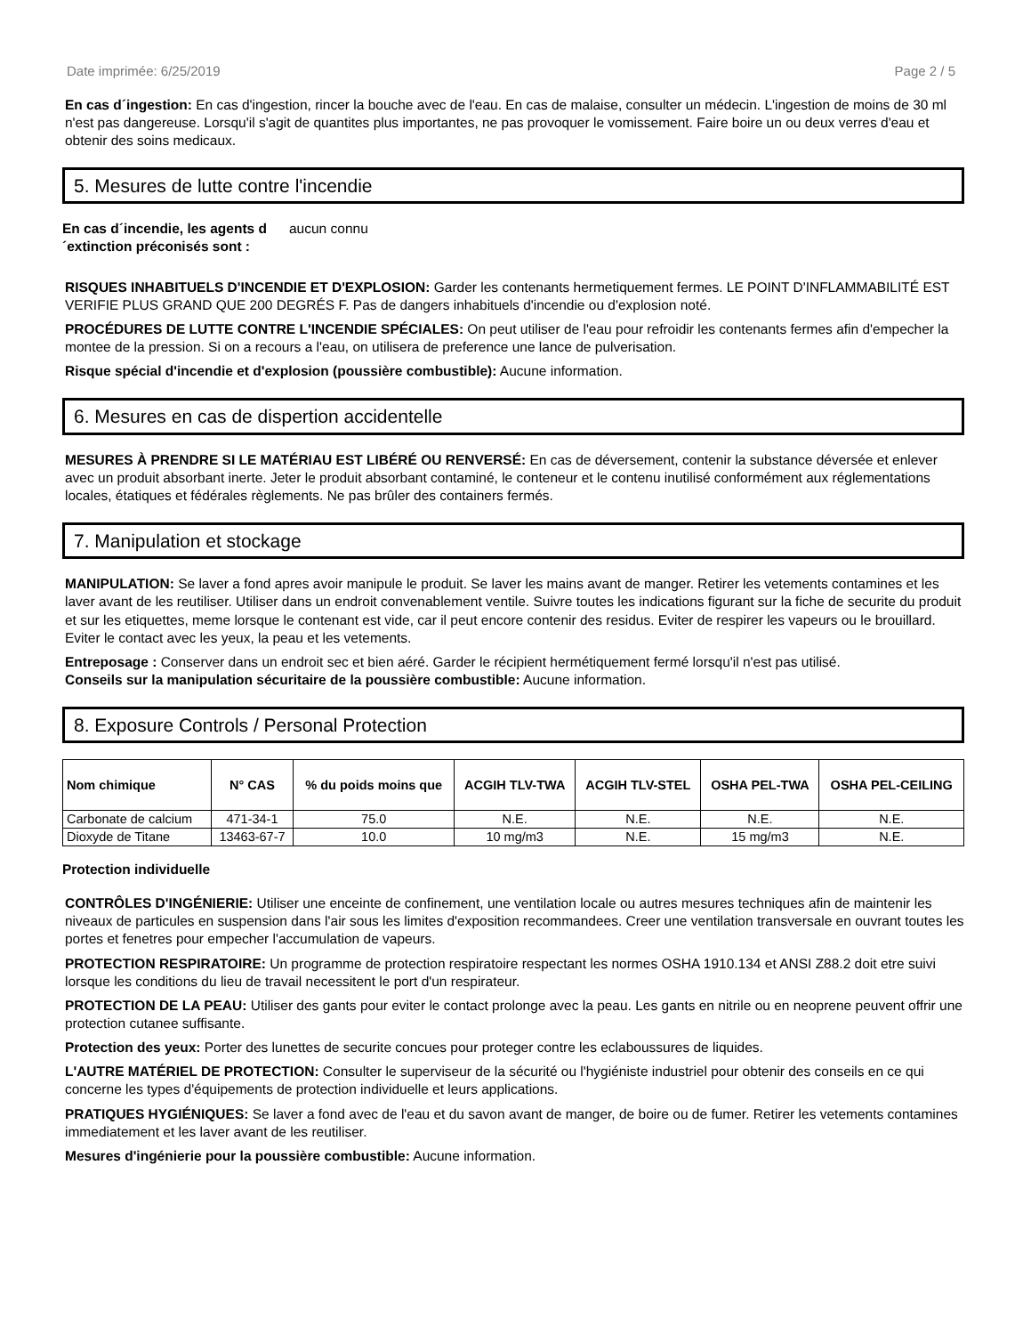Date imprimée: 6/25/2019 Page 2 / 5
En cas d´ingestion: En cas d'ingestion, rincer la bouche avec de l'eau. En cas de malaise, consulter un médecin. L'ingestion de moins de 30 ml n'est pas dangereuse. Lorsqu'il s'agit de quantites plus importantes, ne pas provoquer le vomissement. Faire boire un ou deux verres d'eau et obtenir des soins medicaux.
5. Mesures de lutte contre l'incendie
En cas d´incendie, les agents d´extinction préconisés sont : aucun connu
RISQUES INHABITUELS D'INCENDIE ET D'EXPLOSION: Garder les contenants hermetiquement fermes. LE POINT D'INFLAMMABILITÉ EST VERIFIE PLUS GRAND QUE 200 DEGRÉS F. Pas de dangers inhabituels d'incendie ou d'explosion noté.
PROCÉDURES DE LUTTE CONTRE L'INCENDIE SPÉCIALES: On peut utiliser de l'eau pour refroidir les contenants fermes afin d'empecher la montee de la pression. Si on a recours a l'eau, on utilisera de preference une lance de pulverisation.
Risque spécial d'incendie et d'explosion (poussière combustible): Aucune information.
6. Mesures en cas de dispertion accidentelle
MESURES À PRENDRE SI LE MATÉRIAU EST LIBÉRÉ OU RENVERSÉ: En cas de déversement, contenir la substance déversée et enlever avec un produit absorbant inerte. Jeter le produit absorbant contaminé, le conteneur et le contenu inutilisé conformément aux réglementations locales, étatiques et fédérales règlements. Ne pas brûler des containers fermés.
7. Manipulation et stockage
MANIPULATION: Se laver a fond apres avoir manipule le produit. Se laver les mains avant de manger. Retirer les vetements contamines et les laver avant de les reutiliser. Utiliser dans un endroit convenablement ventile. Suivre toutes les indications figurant sur la fiche de securite du produit et sur les etiquettes, meme lorsque le contenant est vide, car il peut encore contenir des residus. Eviter de respirer les vapeurs ou le brouillard. Eviter le contact avec les yeux, la peau et les vetements.
Entreposage : Conserver dans un endroit sec et bien aéré. Garder le récipient hermétiquement fermé lorsqu'il n'est pas utilisé.
Conseils sur la manipulation sécuritaire de la poussière combustible: Aucune information.
8. Exposure Controls / Personal Protection
| Nom chimique | N° CAS | % du poids moins que | ACGIH TLV-TWA | ACGIH TLV-STEL | OSHA PEL-TWA | OSHA PEL-CEILING |
| --- | --- | --- | --- | --- | --- | --- |
| Carbonate de calcium | 471-34-1 | 75.0 | N.E. | N.E. | N.E. | N.E. |
| Dioxyde de Titane | 13463-67-7 | 10.0 | 10 mg/m3 | N.E. | 15 mg/m3 | N.E. |
Protection individuelle
CONTRÔLES D'INGÉNIERIE: Utiliser une enceinte de confinement, une ventilation locale ou autres mesures techniques afin de maintenir les niveaux de particules en suspension dans l'air sous les limites d'exposition recommandees. Creer une ventilation transversale en ouvrant toutes les portes et fenetres pour empecher l'accumulation de vapeurs.
PROTECTION RESPIRATOIRE: Un programme de protection respiratoire respectant les normes OSHA 1910.134 et ANSI Z88.2 doit etre suivi lorsque les conditions du lieu de travail necessitent le port d'un respirateur.
PROTECTION DE LA PEAU: Utiliser des gants pour eviter le contact prolonge avec la peau. Les gants en nitrile ou en neoprene peuvent offrir une protection cutanee suffisante.
Protection des yeux: Porter des lunettes de securite concues pour proteger contre les eclaboussures de liquides.
L'AUTRE MATÉRIEL DE PROTECTION: Consulter le superviseur de la sécurité ou l'hygiéniste industriel pour obtenir des conseils en ce qui concerne les types d'équipements de protection individuelle et leurs applications.
PRATIQUES HYGIÉNIQUES: Se laver a fond avec de l'eau et du savon avant de manger, de boire ou de fumer. Retirer les vetements contamines immediatement et les laver avant de les reutiliser.
Mesures d'ingénierie pour la poussière combustible: Aucune information.